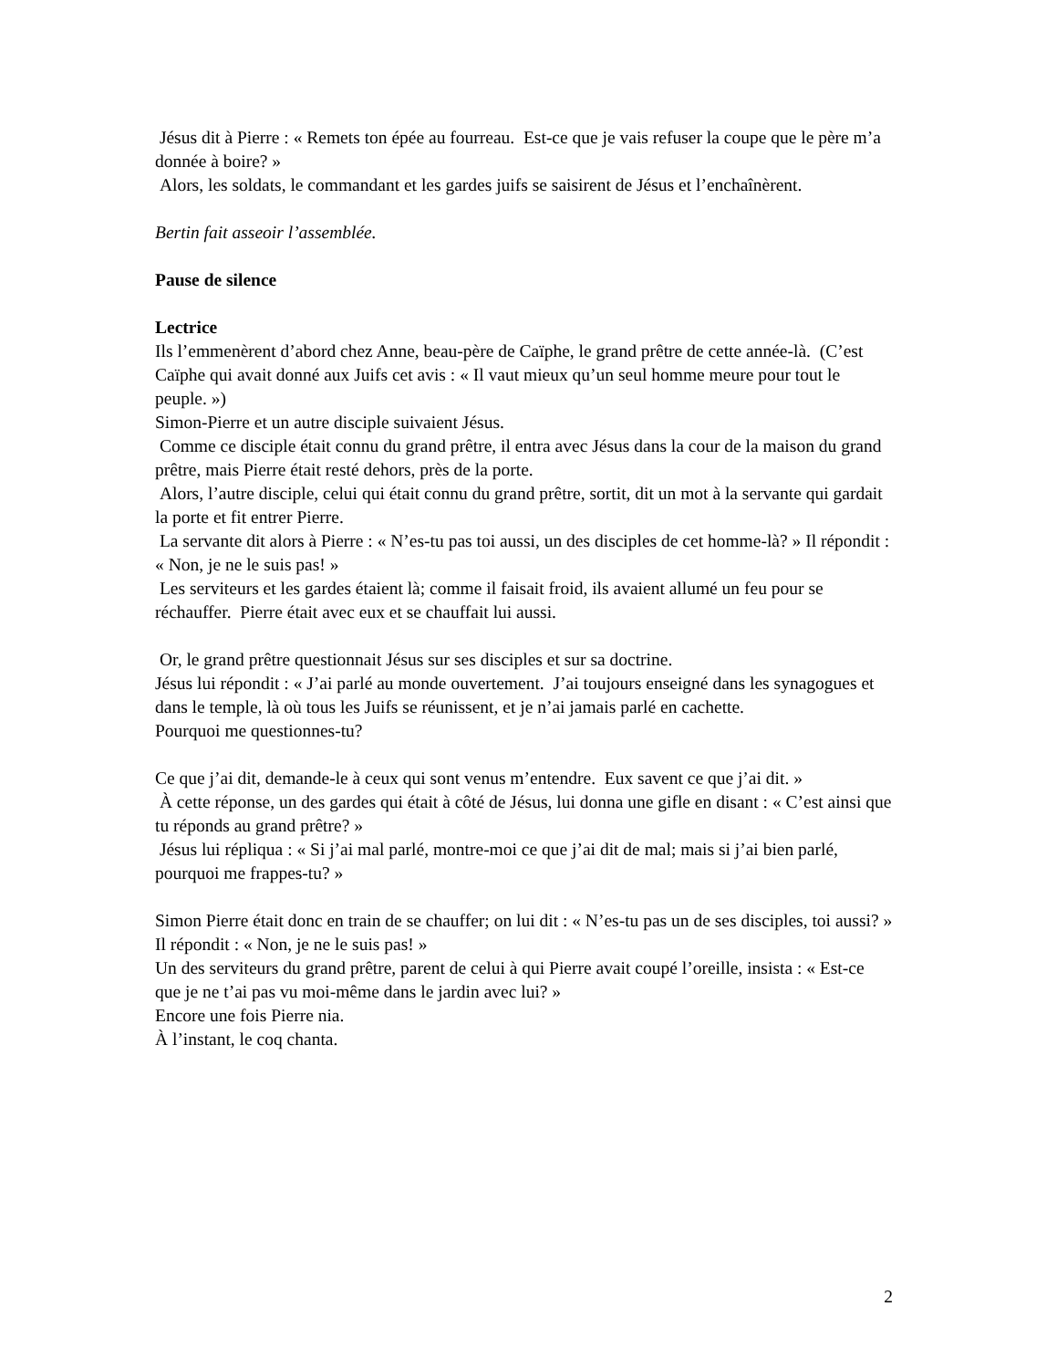Jésus dit à Pierre : « Remets ton épée au fourreau. Est-ce que je vais refuser la coupe que le père m’a donnée à boire? »
Alors, les soldats, le commandant et les gardes juifs se saisirent de Jésus et l’enchaînèrent.
Bertin fait asseoir l’assemblée.
Pause de silence
Lectrice
Ils l’emmenèrent d’abord chez Anne, beau-père de Caïphe, le grand prêtre de cette année-là. (C’est Caïphe qui avait donné aux Juifs cet avis : « Il vaut mieux qu’un seul homme meure pour tout le peuple. »)
Simon-Pierre et un autre disciple suivaient Jésus.
Comme ce disciple était connu du grand prêtre, il entra avec Jésus dans la cour de la maison du grand prêtre, mais Pierre était resté dehors, près de la porte.
Alors, l’autre disciple, celui qui était connu du grand prêtre, sortit, dit un mot à la servante qui gardait la porte et fit entrer Pierre.
La servante dit alors à Pierre : « N’es-tu pas toi aussi, un des disciples de cet homme-là? » Il répondit : « Non, je ne le suis pas! »
Les serviteurs et les gardes étaient là; comme il faisait froid, ils avaient allumé un feu pour se réchauffer. Pierre était avec eux et se chauffait lui aussi.
Or, le grand prêtre questionnait Jésus sur ses disciples et sur sa doctrine.
Jésus lui répondit : « J’ai parlé au monde ouvertement. J’ai toujours enseigné dans les synagogues et dans le temple, là où tous les Juifs se réunissent, et je n’ai jamais parlé en cachette.
Pourquoi me questionnes-tu?
Ce que j’ai dit, demande-le à ceux qui sont venus m’entendre. Eux savent ce que j’ai dit. »
À cette réponse, un des gardes qui était à côté de Jésus, lui donna une gifle en disant : « C’est ainsi que tu réponds au grand prêtre? »
Jésus lui répliqua : « Si j’ai mal parlé, montre-moi ce que j’ai dit de mal; mais si j’ai bien parlé, pourquoi me frappes-tu? »
Simon Pierre était donc en train de se chauffer; on lui dit : « N’es-tu pas un de ses disciples, toi aussi? »
Il répondit : « Non, je ne le suis pas! »
Un des serviteurs du grand prêtre, parent de celui à qui Pierre avait coupé l’oreille, insista : « Est-ce que je ne t’ai pas vu moi-même dans le jardin avec lui? »
Encore une fois Pierre nia.
À l’instant, le coq chanta.
2